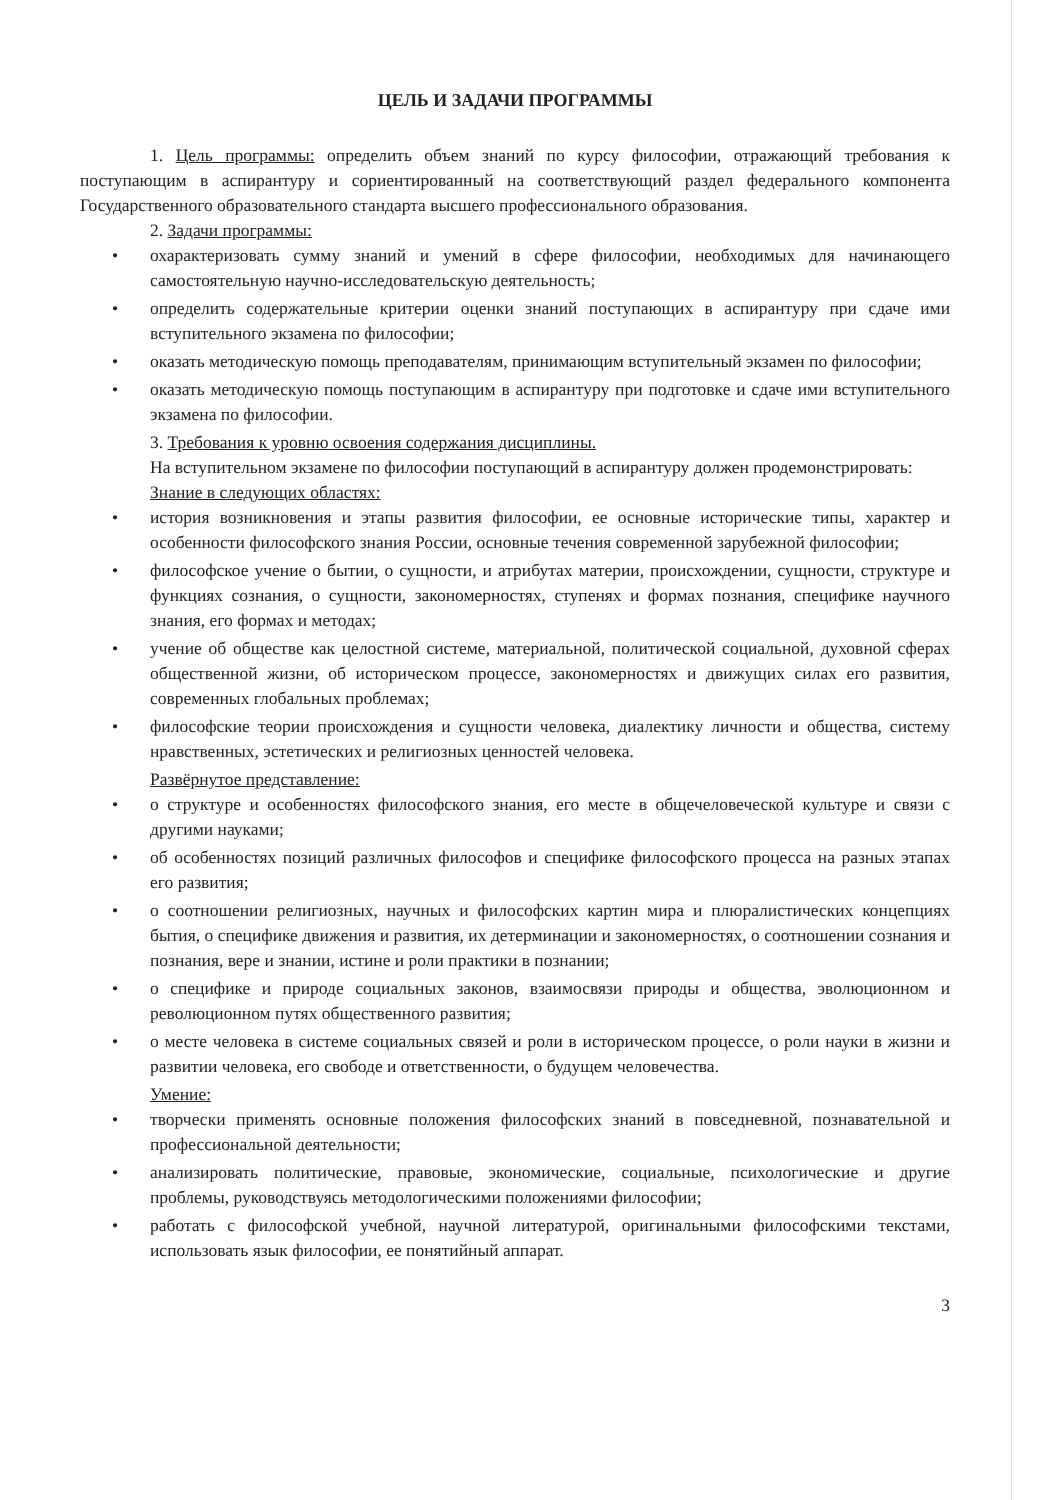ЦЕЛЬ И ЗАДАЧИ ПРОГРАММЫ
1. Цель программы: определить объем знаний по курсу философии, отражающий требования к поступающим в аспирантуру и сориентированный на соответствующий раздел федерального компонента Государственного образовательного стандарта высшего профессионального образования.
2. Задачи программы:
• охарактеризовать сумму знаний и умений в сфере философии, необходимых для начинающего самостоятельную научно-исследовательскую деятельность;
• определить содержательные критерии оценки знаний поступающих в аспирантуру при сдаче ими вступительного экзамена по философии;
• оказать методическую помощь преподавателям, принимающим вступительный экзамен по философии;
• оказать методическую помощь поступающим в аспирантуру при подготовке и сдаче ими вступительного экзамена по философии.
3. Требования к уровню освоения содержания дисциплины.
На вступительном экзамене по философии поступающий в аспирантуру должен продемонстрировать:
Знание в следующих областях:
• история возникновения и этапы развития философии, ее основные исторические типы, характер и особенности философского знания России, основные течения современной зарубежной философии;
• философское учение о бытии, о сущности, и атрибутах материи, происхождении, сущности, структуре и функциях сознания, о сущности, закономерностях, ступенях и формах познания, специфике научного знания, его формах и методах;
• учение об обществе как целостной системе, материальной, политической социальной, духовной сферах общественной жизни, об историческом процессе, закономерностях и движущих силах его развития, современных глобальных проблемах;
• философские теории происхождения и сущности человека, диалектику личности и общества, систему нравственных, эстетических и религиозных ценностей человека.
Развёрнутое представление:
• о структуре и особенностях философского знания, его месте в общечеловеческой культуре и связи с другими науками;
• об особенностях позиций различных философов и специфике философского процесса на разных этапах его развития;
• о соотношении религиозных, научных и философских картин мира и плюралистических концепциях бытия, о специфике движения и развития, их детерминации и закономерностях, о соотношении сознания и познания, вере и знании, истине и роли практики в познании;
• о специфике и природе социальных законов, взаимосвязи природы и общества, эволюционном и революционном путях общественного развития;
• о месте человека в системе социальных связей и роли в историческом процессе, о роли науки в жизни и развитии человека, его свободе и ответственности, о будущем человечества.
Умение:
• творчески применять основные положения философских знаний в повседневной, познавательной и профессиональной деятельности;
• анализировать политические, правовые, экономические, социальные, психологические и другие проблемы, руководствуясь методологическими положениями философии;
• работать с философской учебной, научной литературой, оригинальными философскими текстами, использовать язык философии, ее понятийный аппарат.
3